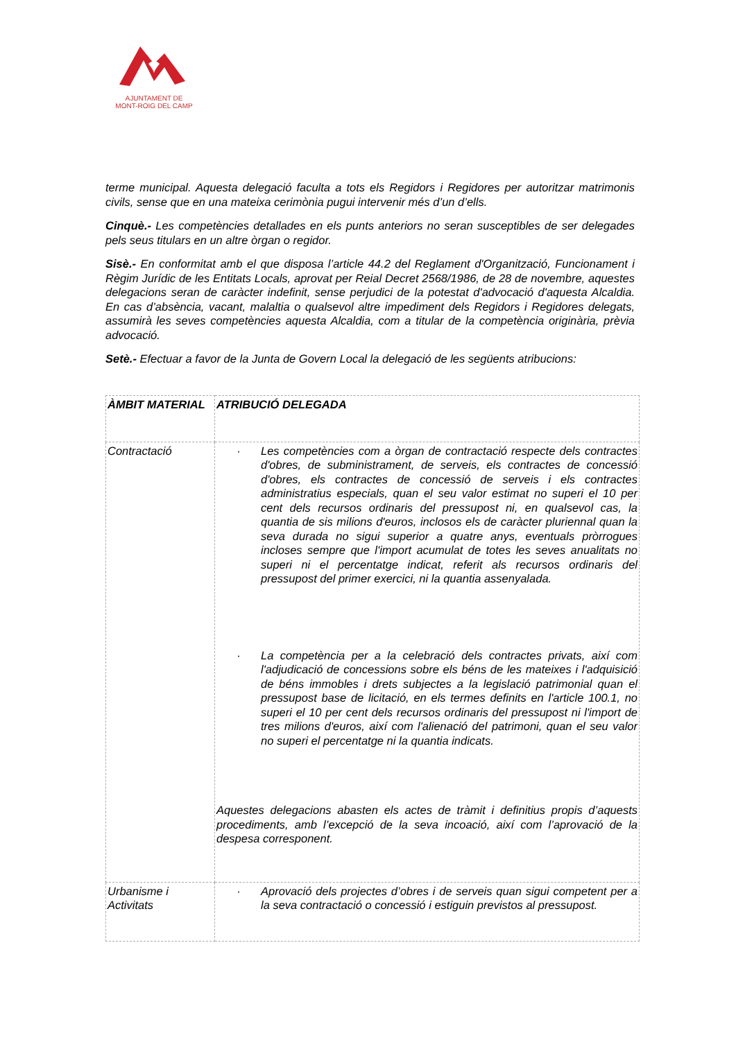AJUNTAMENT DE
MONT-ROIG DEL CAMP
terme municipal. Aquesta delegació faculta a tots els Regidors i Regidores per autoritzar matrimonis civils, sense que en una mateixa cerimònia pugui intervenir més d’un d’ells.
Cinquè.- Les competències detallades en els punts anteriors no seran susceptibles de ser delegades pels seus titulars en un altre òrgan o regidor.
Sisè.- En conformitat amb el que disposa l’article 44.2 del Reglament d'Organització, Funcionament i Règim Jurídic de les Entitats Locals, aprovat per Reial Decret 2568/1986, de 28 de novembre, aquestes delegacions seran de caràcter indefinit, sense perjudici de la potestat d'advocació d'aquesta Alcaldia. En cas d’absència, vacant, malaltia o qualsevol altre impediment dels Regidors i Regidores delegats, assumirà les seves competències aquesta Alcaldia, com a titular de la competència originària, prèvia advocació.
Setè.- Efectuar a favor de la Junta de Govern Local la delegació de les següents atribucions:
| ÀMBIT MATERIAL | ATRIBUCIÓ DELEGADA |
| Contractació | · Les competències com a òrgan de contractació respecte dels contractes d'obres, de subministrament, de serveis, els contractes de concessió d'obres, els contractes de concessió de serveis i els contractes administratius especials, quan el seu valor estimat no superi el 10 per cent dels recursos ordinaris del pressupost ni, en qualsevol cas, la quantia de sis milions d'euros, inclosos els de caràcter pluriennal quan la seva durada no sigui superior a quatre anys, eventuals pròrrogues incloses sempre que l'import acumulat de totes les seves anualitats no superi ni el percentatge indicat, referit als recursos ordinaris del pressupost del primer exercici, ni la quantia assenyalada. · La competència per a la celebració dels contractes privats, així com l'adjudicació de concessions sobre els béns de les mateixes i l'adquisició de béns immobles i drets subjectes a la legislació patrimonial quan el pressupost base de licitació, en els termes definits en l'article 100.1, no superi el 10 per cent dels recursos ordinaris del pressupost ni l'import de tres milions d'euros, així com l'alienació del patrimoni, quan el seu valor no superi el percentatge ni la quantia indicats. Aquestes delegacions abasten els actes de tràmit i definitius propis d’aquests procediments, amb l’excepció de la seva incoació, així com l’aprovació de la despesa corresponent. |
| Urbanisme i Activitats | · Aprovació dels projectes d’obres i de serveis quan sigui competent per a la seva contractació o concessió i estiguin previstos al pressupost. |